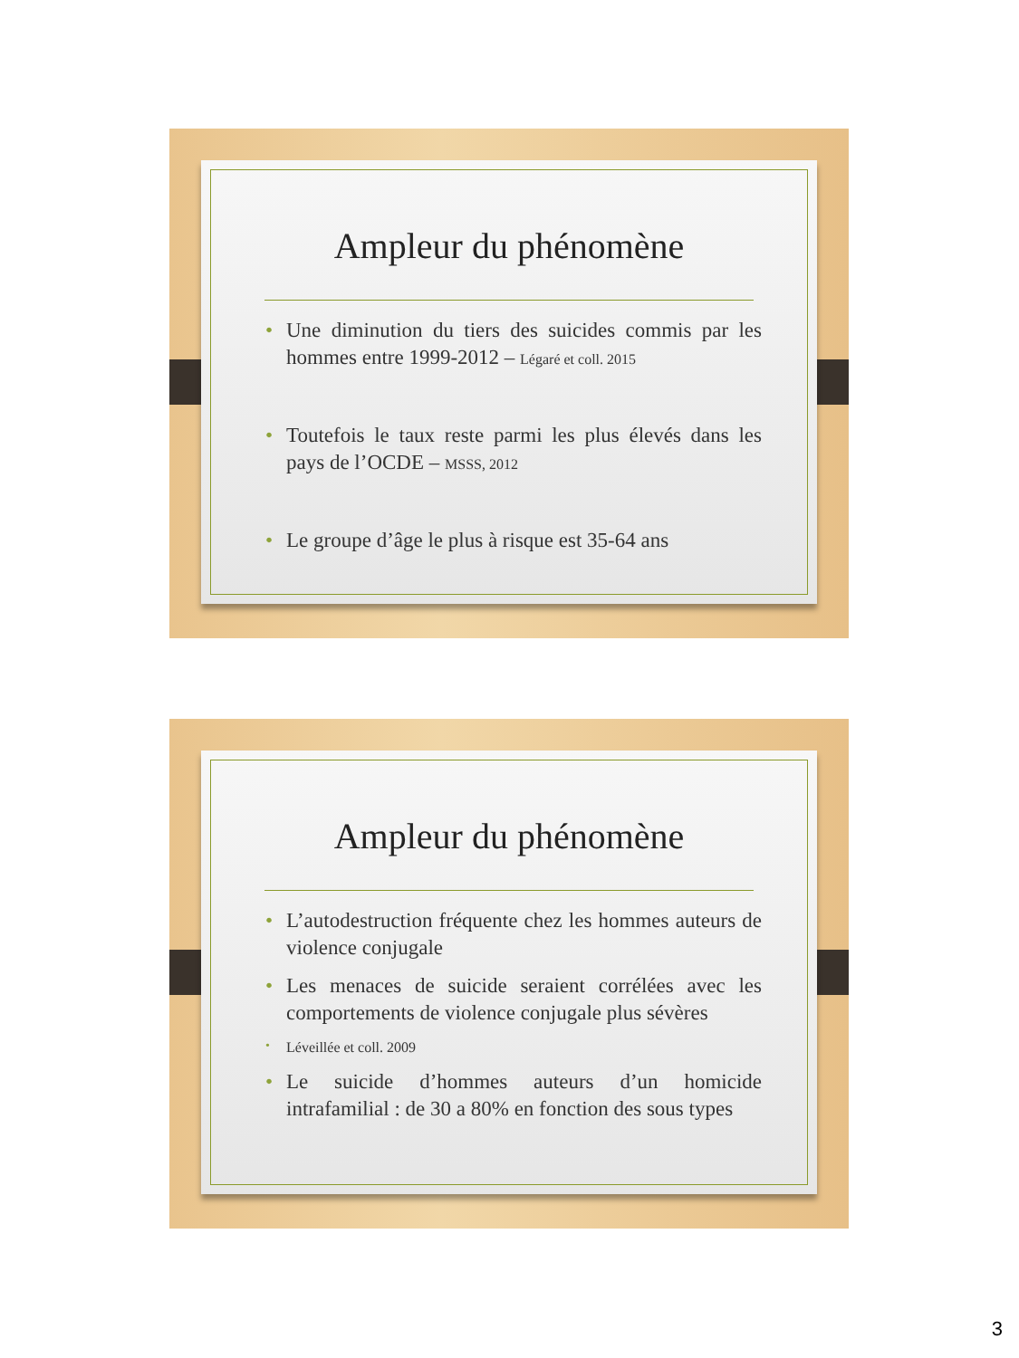Ampleur du phénomène
• Une diminution du tiers des suicides commis par les hommes entre 1999-2012 – Légaré et coll. 2015
• Toutefois le taux reste parmi les plus élevés dans les pays de l’OCDE – MSSS, 2012
• Le groupe d’âge le plus à risque est 35-64 ans
Ampleur du phénomène
• L’autodestruction fréquente chez les hommes auteurs de violence conjugale
• Les menaces de suicide seraient corrélées avec les comportements de violence conjugale plus sévères
• Léveillée et coll. 2009
• Le suicide d’hommes auteurs d’un homicide intrafamilial : de 30 a 80% en fonction des sous types
3